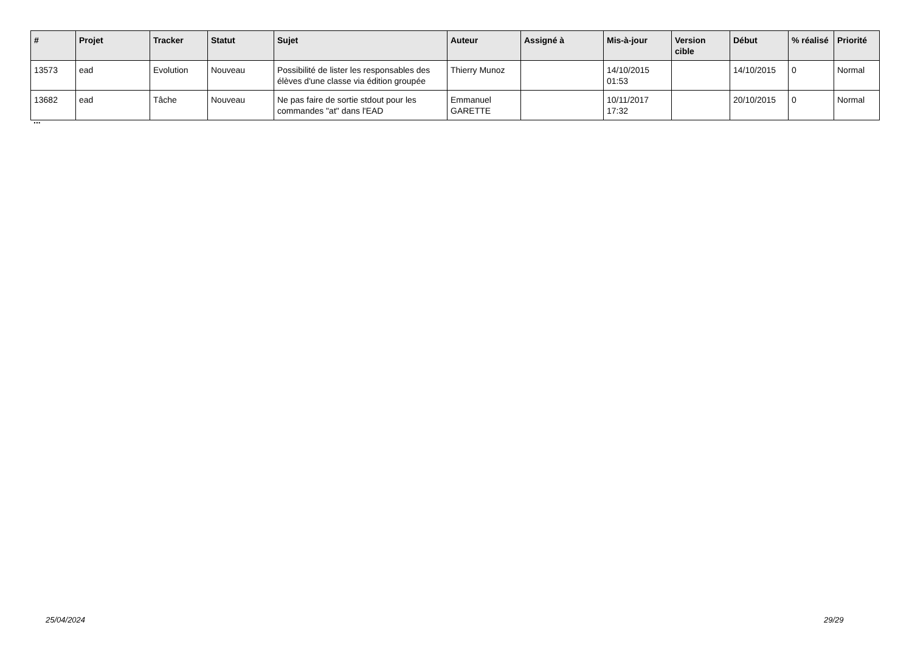| # | Projet | Tracker | Statut | Sujet | Auteur | Assigné à | Mis-à-jour | Version cible | Début | % réalisé | Priorité |
| --- | --- | --- | --- | --- | --- | --- | --- | --- | --- | --- | --- |
| 13573 | ead | Evolution | Nouveau | Possibilité de lister les responsables des élèves d'une classe via édition groupée | Thierry Munoz | | 14/10/2015 01:53 | | 14/10/2015 | 0 | Normal |
| 13682 | ead | Tâche | Nouveau | Ne pas faire de sortie stdout pour les commandes "at" dans l'EAD | Emmanuel GARETTE | | 10/11/2017 17:32 | | 20/10/2015 | 0 | Normal |
...
25/04/2024 29/29